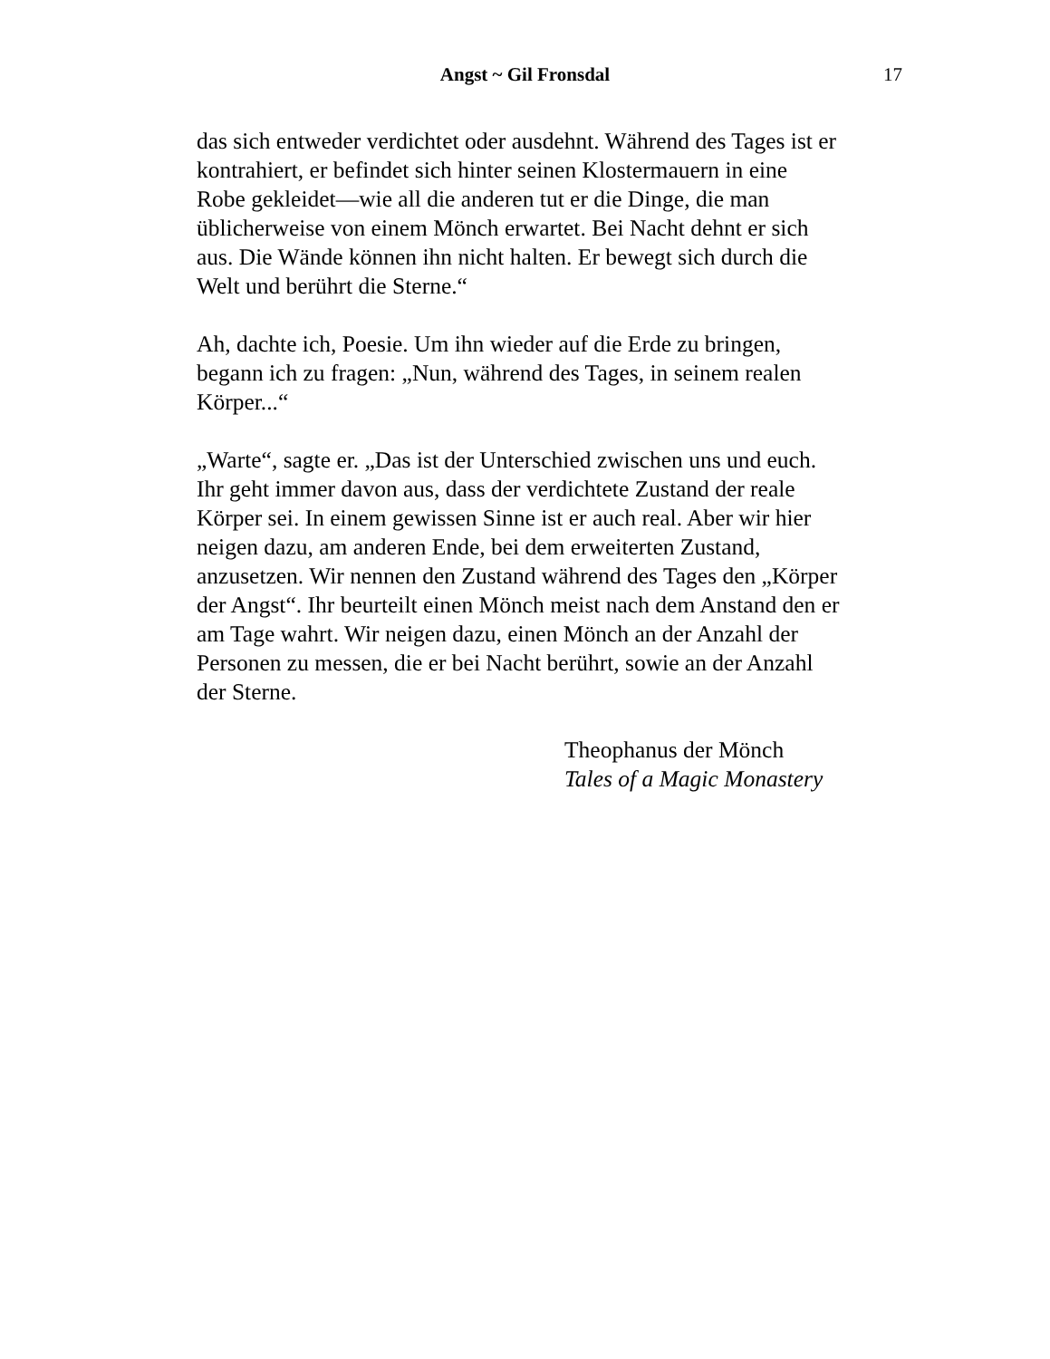Angst ~ Gil Fronsdal 17
das sich entweder verdichtet oder ausdehnt. Während des Tages ist er kontrahiert, er befindet sich hinter seinen Klostermauern in eine Robe gekleidet—wie all die anderen tut er die Dinge, die man üblicherweise von einem Mönch erwartet. Bei Nacht dehnt er sich aus. Die Wände können ihn nicht halten. Er bewegt sich durch die Welt und berührt die Sterne.“
Ah, dachte ich, Poesie. Um ihn wieder auf die Erde zu bringen, begann ich zu fragen: „Nun, während des Tages, in seinem realen Körper...“
„Warte“, sagte er. „Das ist der Unterschied zwischen uns und euch. Ihr geht immer davon aus, dass der verdichtete Zustand der reale Körper sei. In einem gewissen Sinne ist er auch real. Aber wir hier neigen dazu, am anderen Ende, bei dem erweiterten Zustand, anzusetzen. Wir nennen den Zustand während des Tages den „Körper der Angst“. Ihr beurteilt einen Mönch meist nach dem Anstand den er am Tage wahrt. Wir neigen dazu, einen Mönch an der Anzahl der Personen zu messen, die er bei Nacht berührt, sowie an der Anzahl der Sterne.
Theophanus der Mönch
Tales of a Magic Monastery